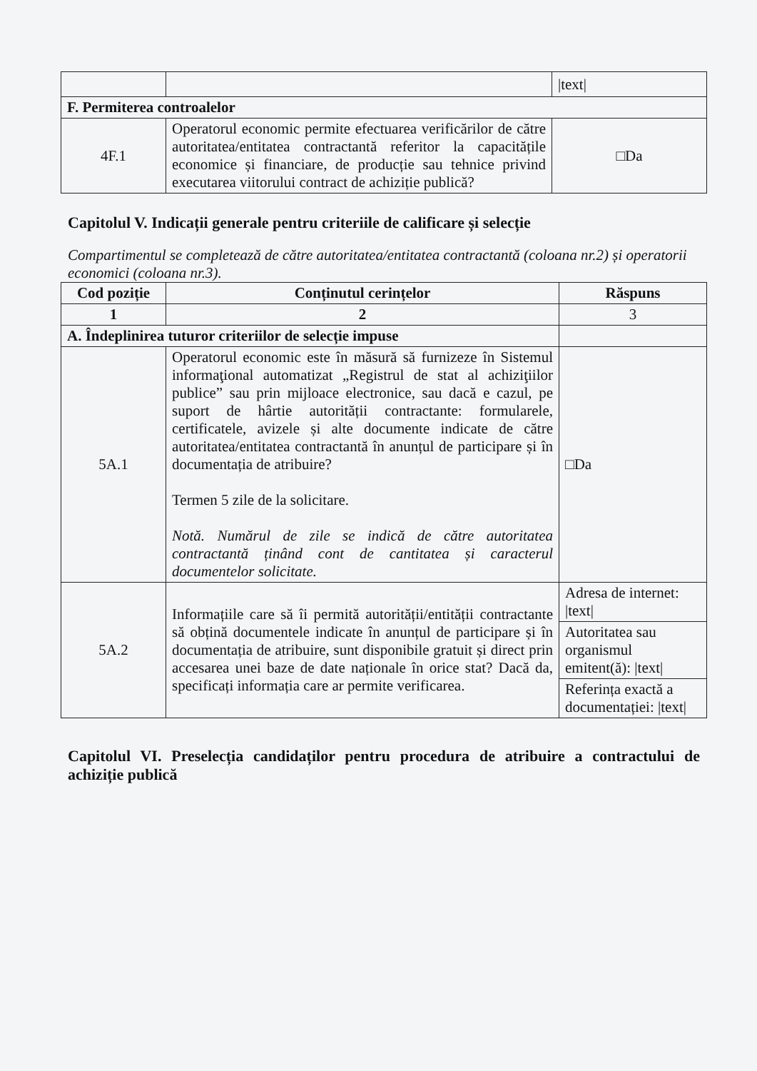| | | /text/ |
| F. Permiterea controalelor | | |
| 4F.1 | Operatorul economic permite efectuarea verificărilor de către autoritatea/entitatea contractantă referitor la capacitățile economice și financiare, de producție sau tehnice privind executarea viitorului contract de achiziție publică? | □Da |
Capitolul V. Indicații generale pentru criteriile de calificare și selecție
Compartimentul se completează de către autoritatea/entitatea contractantă (coloana nr.2) și operatorii economici (coloana nr.3).
| Cod poziție | Conținutul cerințelor | Răspuns |
| --- | --- | --- |
| 1 | 2 | 3 |
| A. Îndeplinirea tuturor criteriilor de selecție impuse | | |
| 5A.1 | Operatorul economic este în măsură să furnizeze în Sistemul informaţional automatizat „Registrul de stat al achiziţiilor publice” sau prin mijloace electronice, sau dacă e cazul, pe suport de hârtie autorității contractante: formularele, certificatele, avizele și alte documente indicate de către autoritatea/entitatea contractantă în anunțul de participare și în documentația de atribuire? Termen 5 zile de la solicitare. Notă. Numărul de zile se indică de către autoritatea contractantă ținând cont de cantitatea și caracterul documentelor solicitate. | □Da |
| 5A.2 | Informațiile care să îi permită autorității/entității contractante să obțină documentele indicate în anunțul de participare și în documentația de atribuire, sunt disponibile gratuit și direct prin accesarea unei baze de date naționale în orice stat? Dacă da, specificați informația care ar permite verificarea. | Adresa de internet: /text/ |
| | | Autoritatea sau organismul emitent(ă): /text/ |
| | | Referința exactă a documentației: /text/ |
Capitolul VI. Preselecția candidaților pentru procedura de atribuire a contractului de achiziție publică